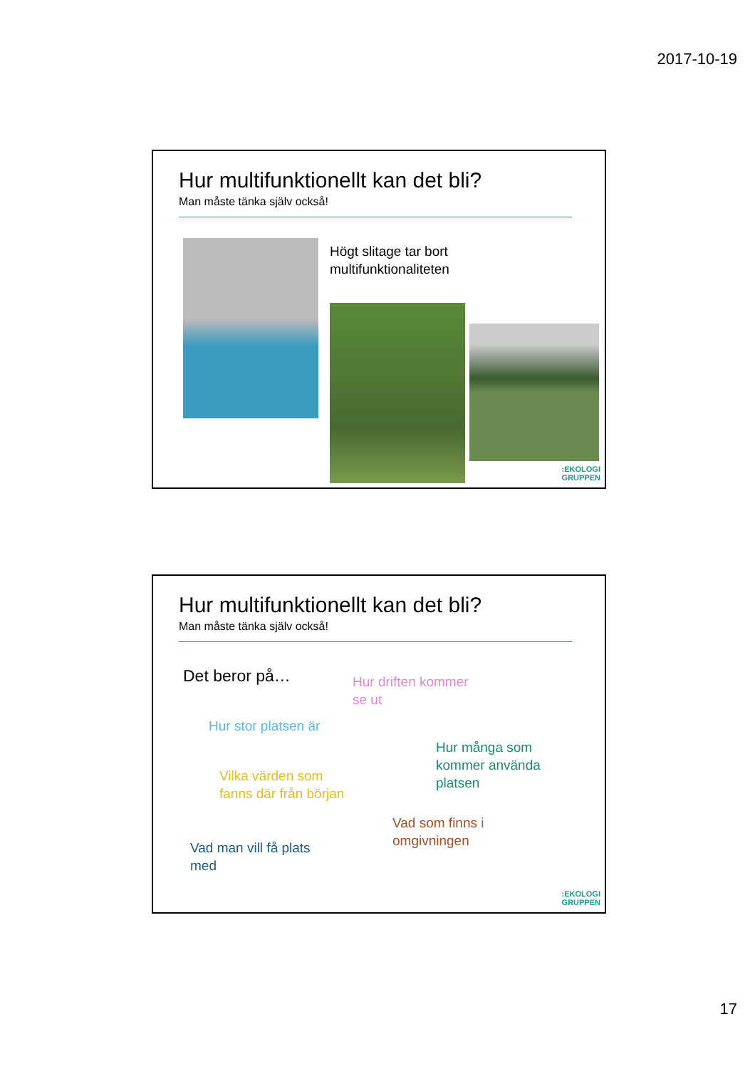2017-10-19
Hur multifunktionellt kan det bli?
Man måste tänka själv också!
Högt slitage tar bort
multifunktionaliteten
:EKOLOGI
GRUPPEN
Hur multifunktionellt kan det bli?
Man måste tänka själv också!
Det beror på…
Hur driften kommer
se ut
Hur stor platsen är
Hur många som
kommer använda
platsen
Vilka värden som
fanns där från början
Vad som finns i
omgivningen
Vad man vill få plats
med
:EKOLOGI
GRUPPEN
17